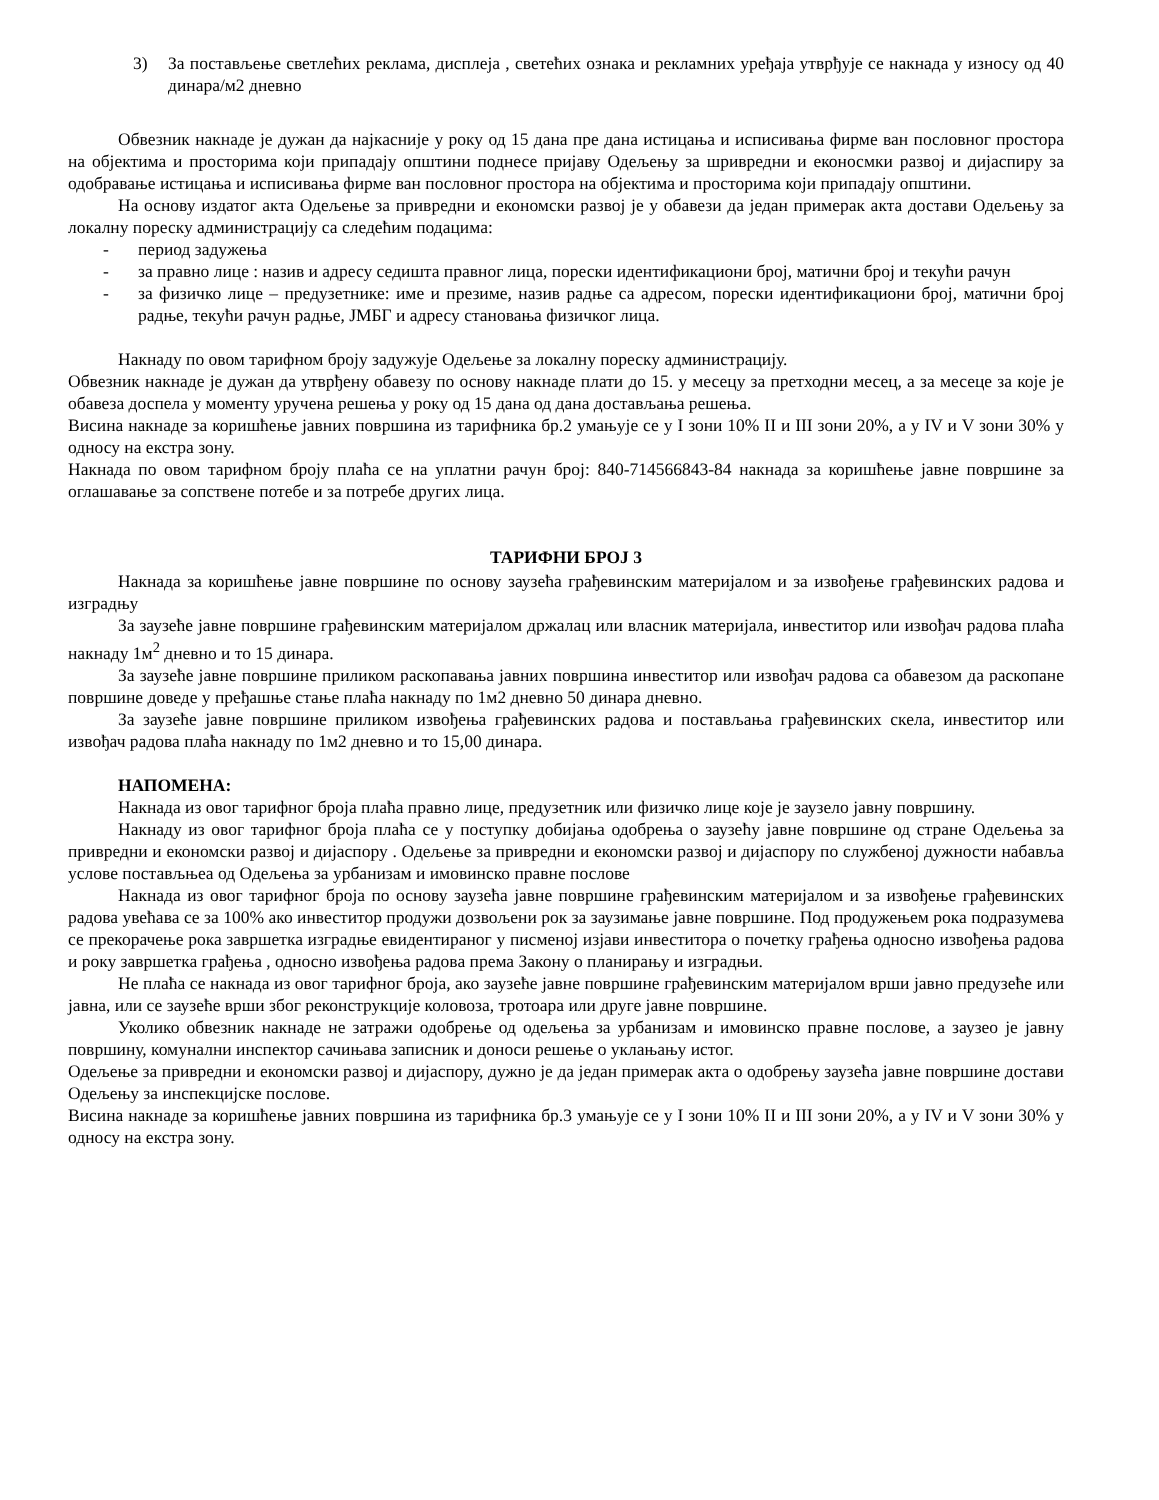3) За постављење светлећих реклама, дисплеја , светећих ознака и рекламних уређаја утврђује се накнада у износу од 40 динара/м2 дневно
Обвезник накнаде је дужан да најкасније у року од 15 дана пре дана истицања и исписивања фирме ван пословног простора на објектима и просторима који припадају општини поднесе пријаву Одељењу за шривредни и еконосмки развој и дијаспиру за одобравање истицања и исписивања фирме ван пословног простора на објектима и просторима који припадају општини.
На основу издатог акта Одељење за привредни и економски развој је у обавези да један примерак акта достави Одељењу за локалну пореску администрацију са следећим подацима:
- период задужења
- за правно лице : назив и адресу седишта правног лица, порески идентификациони број, матични број и текући рачун
- за физичко лице – предузетнике: име и презиме, назив радње са адресом, порески идентификациони број, матични број радње, текући рачун радње, ЈМБГ и адресу становања физичког лица.
Накнаду по овом тарифном броју задужује Одељење за локалну пореску администрацију.
Обвезник накнаде је дужан да утврђену обавезу по основу накнаде плати до 15. у месецу за претходни месец, а за месеце за које је обавеза доспела у моменту уручена решења у року од 15 дана од дана достављања решења.
Висина накнаде за коришћење јавних површина из тарифника бр.2 умањује се у I зони 10% II и III зони 20%, а у IV и V зони 30% у односу на екстра зону.
Накнада по овом тарифном броју плаћа се на уплатни рачун број: 840-714566843-84 накнада за коришћење јавне површине за оглашавање за сопствене потебе и за потребе других лица.
ТАРИФНИ БРОЈ 3
Накнада за коришћење јавне површине по основу заузећа грађевинским материјалом и за извођење грађевинских радова и изградњу
За заузеће јавне површине грађевинским материјалом држалац или власник материјала, инвеститор или извођач радова плаћа накнаду 1м<sup>2</sup> дневно и то 15 динара.
За заузеће јавне површине приликом раскопавања јавних површина инвеститор или извођач радова са обавезом да раскопане површине доведе у пређашње стање плаћа накнаду по 1м2 дневно 50 динара дневно.
За заузеће јавне површине приликом извођења грађевинских радова и постављања грађевинских скела, инвеститор или извођач радова плаћа накнаду по 1м2 дневно и то 15,00 динара.
НАПОМЕНА:
Накнада из овог тарифног броја плаћа правно лице, предузетник или физичко лице које је заузело јавну површину.
Накнаду из овог тарифног броја плаћа се у поступку добијања одобрења о заузећу јавне површине од стране Одељења за привредни и економски развој и дијаспору . Одељење за привредни и економски развој и дијаспору по службеној дужности набавља услове постављњеа од Одељења за урбанизам и имовинско правне послове
Накнада из овог тарифног броја по основу заузећа јавне површине грађевинским материјалом и за извођење грађевинских радова увећава се за 100% ако инвеститор продужи дозвољени рок за заузимање јавне површине. Под продужењем рока подразумева се прекорачење рока завршетка изградње евидентираног у писменој изјави инвеститора о почетку грађења односно извођења радова и року завршетка грађења , односно извођења радова према Закону о планирању и изградњи.
Не плаћа се накнада из овог тарифног броја, ако заузеће јавне површине грађевинским материјалом врши јавно предузеће или јавна, или се заузеће врши због реконструкције коловоза, тротоара или друге јавне површине.
Уколико обвезник накнаде не затражи одобрење од одељења за урбанизам и имовинско правне послове, а заузео је јавну површину, комунални инспектор сачињава записник и доноси решење о уклањању истог.
Одељење за привредни и економски развој и дијаспору, дужно је да један примерак акта о одобрењу заузећа јавне површине достави Одељењу за инспекцијске послове.
Висина накнаде за коришћење јавних површина из тарифника бр.3 умањује се у I зони 10% II и III зони 20%, а у IV и V зони 30% у односу на екстра зону.